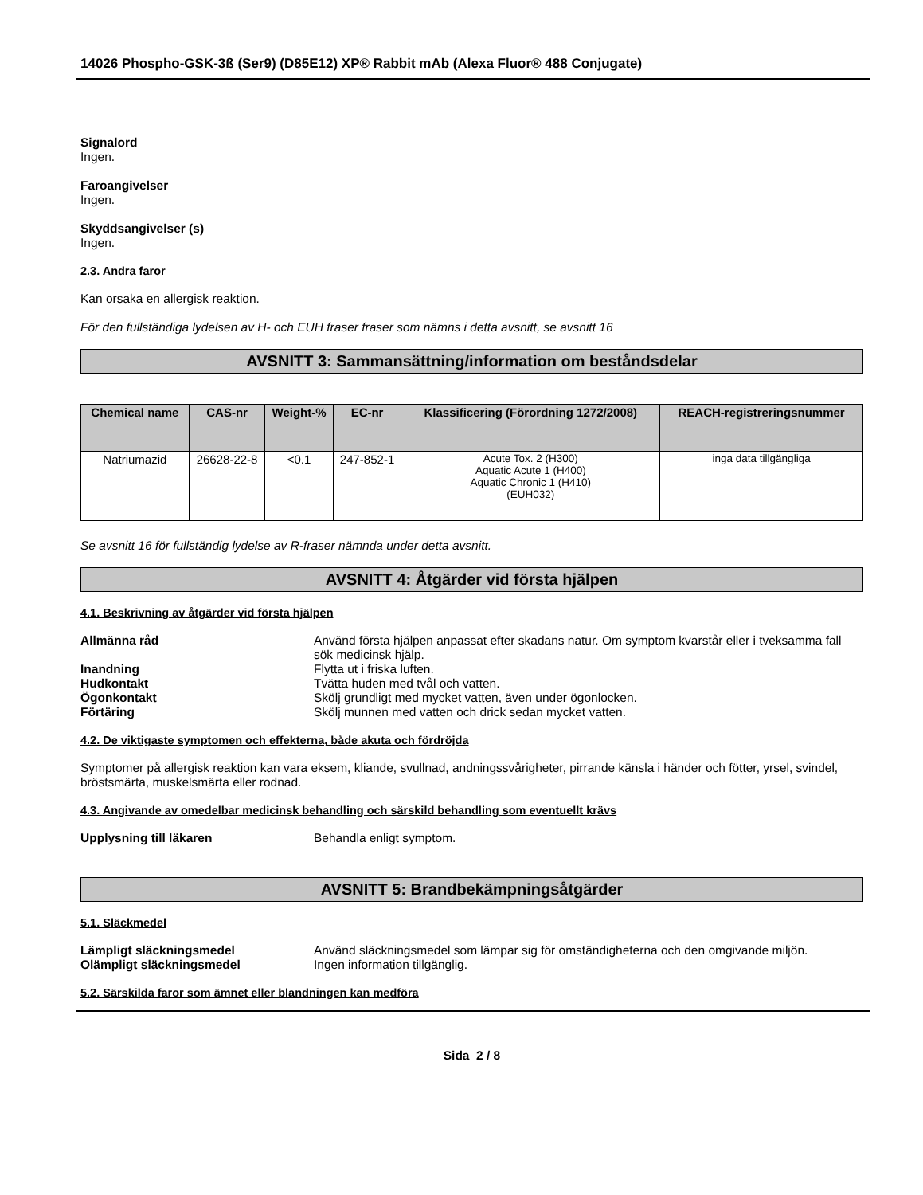14026 Phospho-GSK-3ß (Ser9) (D85E12) XP® Rabbit mAb (Alexa Fluor® 488 Conjugate)
Signalord
Ingen.
Faroangivelser
Ingen.
Skyddsangivelser (s)
Ingen.
2.3. Andra faror
Kan orsaka en allergisk reaktion.
För den fullständiga lydelsen av H- och EUH fraser fraser som nämns i detta avsnitt, se avsnitt 16
AVSNITT 3: Sammansättning/information om beståndsdelar
| Chemical name | CAS-nr | Weight-% | EC-nr | Klassificering (Förordning 1272/2008) | REACH-registreringsnummer |
| --- | --- | --- | --- | --- | --- |
| Natriumazid | 26628-22-8 | <0.1 | 247-852-1 | Acute Tox. 2 (H300) Aquatic Acute 1 (H400) Aquatic Chronic 1 (H410) (EUH032) | inga data tillgängliga |
Se avsnitt 16 för fullständig lydelse av R-fraser nämnda under detta avsnitt.
AVSNITT 4: Åtgärder vid första hjälpen
4.1. Beskrivning av åtgärder vid första hjälpen
Allmänna råd Använd första hjälpen anpassat efter skadans natur. Om symptom kvarstår eller i tveksamma fall sök medicinsk hjälp. Inandning Flytta ut i friska luften. Hudkontakt Tvätta huden med tvål och vatten. Ögonkontakt Skölj grundligt med mycket vatten, även under ögonlocken. Förtäring Skölj munnen med vatten och drick sedan mycket vatten.
4.2. De viktigaste symptomen och effekterna, både akuta och fördröjda
Symptomer på allergisk reaktion kan vara eksem, kliande, svullnad, andningssvårigheter, pirrande känsla i händer och fötter, yrsel, svindel, bröstsmärta, muskelsmärta eller rodnad.
4.3. Angivande av omedelbar medicinsk behandling och särskild behandling som eventuellt krävs
Upplysning till läkaren Behandla enligt symptom.
AVSNITT 5: Brandbekämpningsåtgärder
5.1. Släckmedel
Lämpligt släckningsmedel Använd släckningsmedel som lämpar sig för omständigheterna och den omgivande miljön. Olämpligt släckningsmedel Ingen information tillgänglig.
5.2. Särskilda faror som ämnet eller blandningen kan medföra
Sida 2 / 8